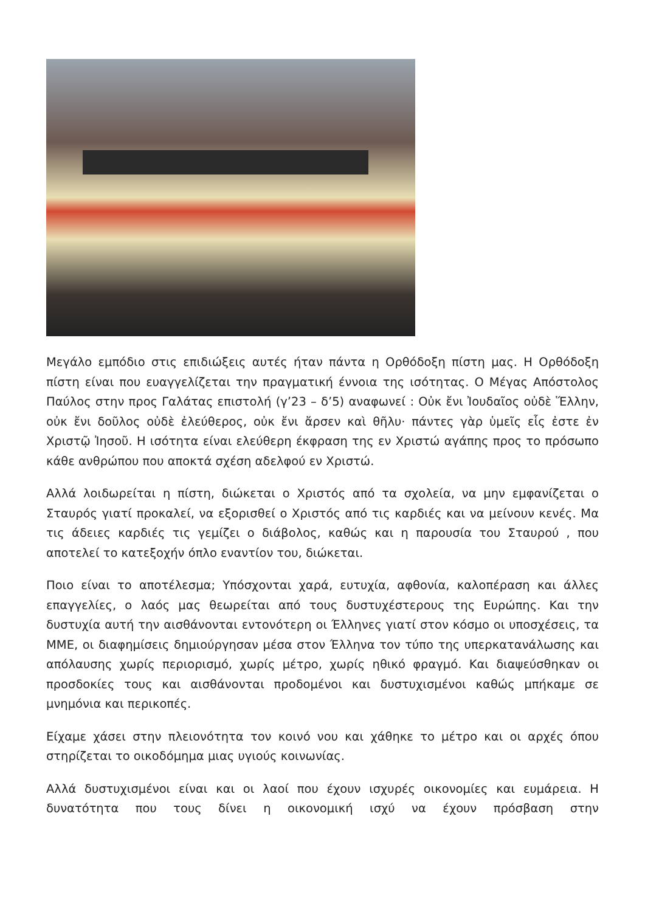Μεγάλο εμπόδιο στις επιδιώξεις αυτές ήταν πάντα η Ορθόδοξη πίστη μας. Η Ορθόδοξη πίστη είναι που ευαγγελίζεται την πραγματική έννοια της ισότητας. Ο Μέγας Απόστολος Παύλος στην προς Γαλάτας επιστολή (γ’23 – δ’5) αναφωνεί : Οὐκ ἔνι Ἰουδαῖος οὐδὲ Ἕλλην, οὐκ ἔνι δοῦλος οὐδὲ ἐλεύθερος, οὐκ ἔνι ἄρσεν καὶ θῆλυ· πάντες γὰρ ὑμεῖς εἷς ἐστε ἐν Χριστῷ Ἰησοῦ. Η ισότητα είναι ελεύθερη έκφραση της εν Χριστώ αγάπης προς το πρόσωπο κάθε ανθρώπου που αποκτά σχέση αδελφού εν Χριστώ.
Αλλά λοιδωρείται η πίστη, διώκεται ο Χριστός από τα σχολεία, να μην εμφανίζεται ο Σταυρός γιατί προκαλεί, να εξορισθεί ο Χριστός από τις καρδιές και να μείνουν κενές. Μα τις άδειες καρδιές τις γεμίζει ο διάβολος, καθώς και η παρουσία του Σταυρού , που αποτελεί το κατεξοχήν όπλο εναντίον του, διώκεται.
Ποιο είναι το αποτέλεσμα; Υπόσχονται χαρά, ευτυχία, αφθονία, καλοπέραση και άλλες επαγγελίες, ο λαός μας θεωρείται από τους δυστυχέστερους της Ευρώπης. Και την δυστυχία αυτή την αισθάνονται εντονότερη οι Έλληνες γιατί στον κόσμο οι υποσχέσεις, τα ΜΜΕ, οι διαφημίσεις δημιούργησαν μέσα στον Έλληνα τον τύπο της υπερκατανάλωσης και απόλαυσης χωρίς περιορισμό, χωρίς μέτρο, χωρίς ηθικό φραγμό. Και διαψεύσθηκαν οι προσδοκίες τους και αισθάνονται προδομένοι και δυστυχισμένοι καθώς μπήκαμε σε μνημόνια και περικοπές.
Είχαμε χάσει στην πλειονότητα τον κοινό νου και χάθηκε το μέτρο και οι αρχές όπου στηρίζεται το οικοδόμημα μιας υγιούς κοινωνίας.
Αλλά δυστυχισμένοι είναι και οι λαοί που έχουν ισχυρές οικονομίες και ευμάρεια. Η δυνατότητα που τους δίνει η οικονομική ισχύ να έχουν πρόσβαση στην